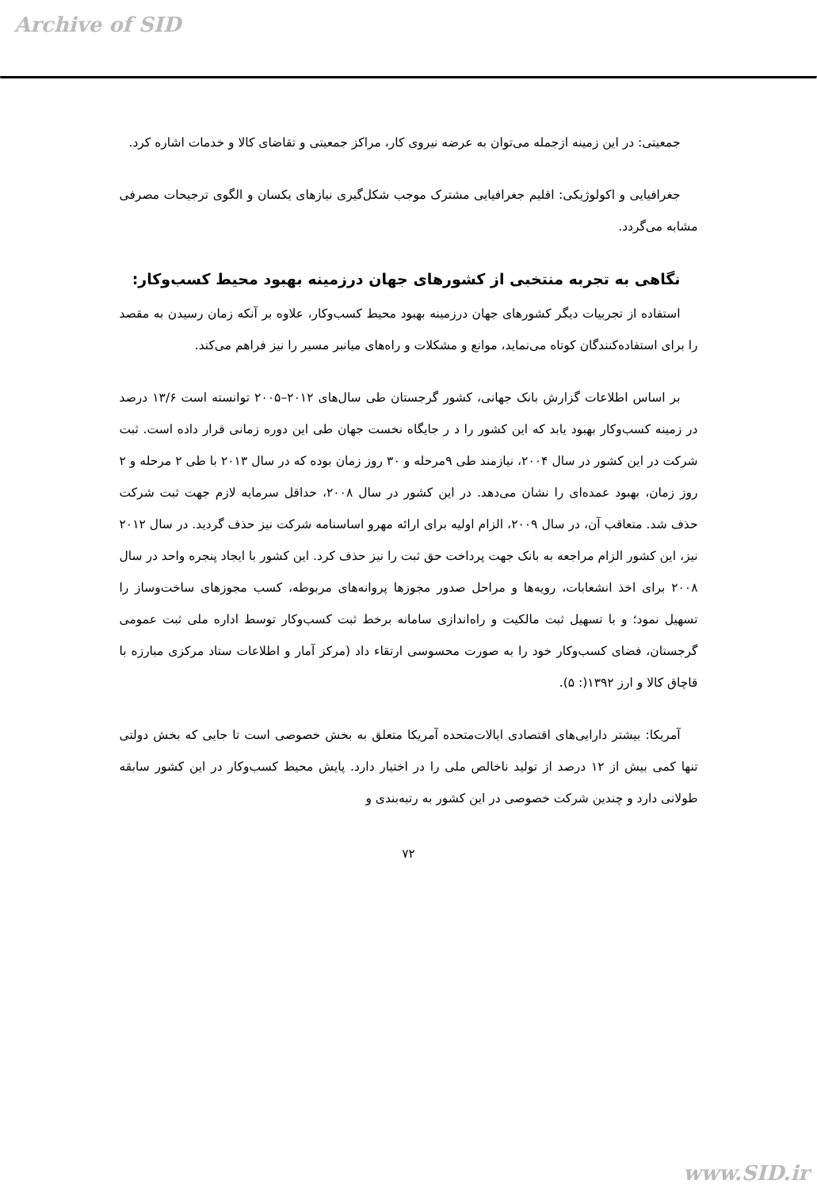Archive of SID
جمعیتی: در این زمینه ازجمله می‌توان به عرضه نیروی کار، مراکز جمعیتی و تقاضای کالا و خدمات اشاره کرد.
جغرافیایی و اکولوژیکی: اقلیم جغرافیایی مشترک موجب شکل‌گیری نیازهای یکسان و الگوی ترجیحات مصرفی مشابه می‌گردد.
نگاهی به تجربه منتخبی از کشورهای جهان درزمینه بهبود محیط کسب‌وکار:
استفاده از تجربیات دیگر کشورهای جهان درزمینه بهبود محیط کسب‌وکار، علاوه بر آنکه زمان رسیدن به مقصد را برای استفاده‌کنندگان کوتاه می‌نماید، موانع و مشکلات و راه‌های میانبر مسیر را نیز فراهم می‌کند.
بر اساس اطلاعات گزارش بانک جهانی، کشور گرجستان طی سال‌های ۲۰۱۲–۲۰۰۵ توانسته است ۱۳/۶ درصد در زمینه کسب‌وکار بهبود یابد که این کشور را د ر جایگاه نخست جهان طی این دوره زمانی قرار داده است. ثبت شرکت در این کشور در سال ۲۰۰۴، نیازمند طی ۹مرحله و ۳۰ روز زمان بوده که در سال ۲۰۱۳ با طی ۲ مرحله و ۲ روز زمان، بهبود عمده‌ای را نشان می‌دهد. در این کشور در سال ۲۰۰۸، حداقل سرمایه لازم جهت ثبت شرکت حذف شد. متعاقب آن، در سال ۲۰۰۹، الزام اولیه برای ارائه مهرو اساسنامه شرکت نیز حذف گردید. در سال ۲۰۱۲ نیز، این کشور الزام مراجعه به بانک جهت پرداخت حق ثبت را نیز حذف کرد. این کشور با ایجاد پنجره واحد در سال ۲۰۰۸ برای اخذ انشعابات، رویه‌ها و مراحل صدور مجوزها پروانه‌های مربوطه، کسب مجوزهای ساخت‌وساز را تسهیل نمود؛ و با تسهیل ثبت مالکیت و راه‌اندازی سامانه برخط ثبت کسب‌وکار توسط اداره ملی ثبت عمومی گرجستان، فضای کسب‌وکار خود را به صورت محسوسی ارتقاء داد (مرکز آمار و اطلاعات ستاد مرکزی مبارزه با قاچاق کالا و ارز ۱۳۹۲(: ۵).
آمریکا: بیشتر دارایی‌های اقتصادی ایالات‌متحده آمریکا متعلق به بخش خصوصی است تا جایی که بخش دولتی تنها کمی بیش از ۱۲ درصد از تولید ناخالص ملی را در اختیار دارد. پایش محیط کسب‌وکار در این کشور سابقه طولانی دارد و چندین شرکت خصوصی در این کشور به رتبه‌بندی و
۷۲
www.SID.ir